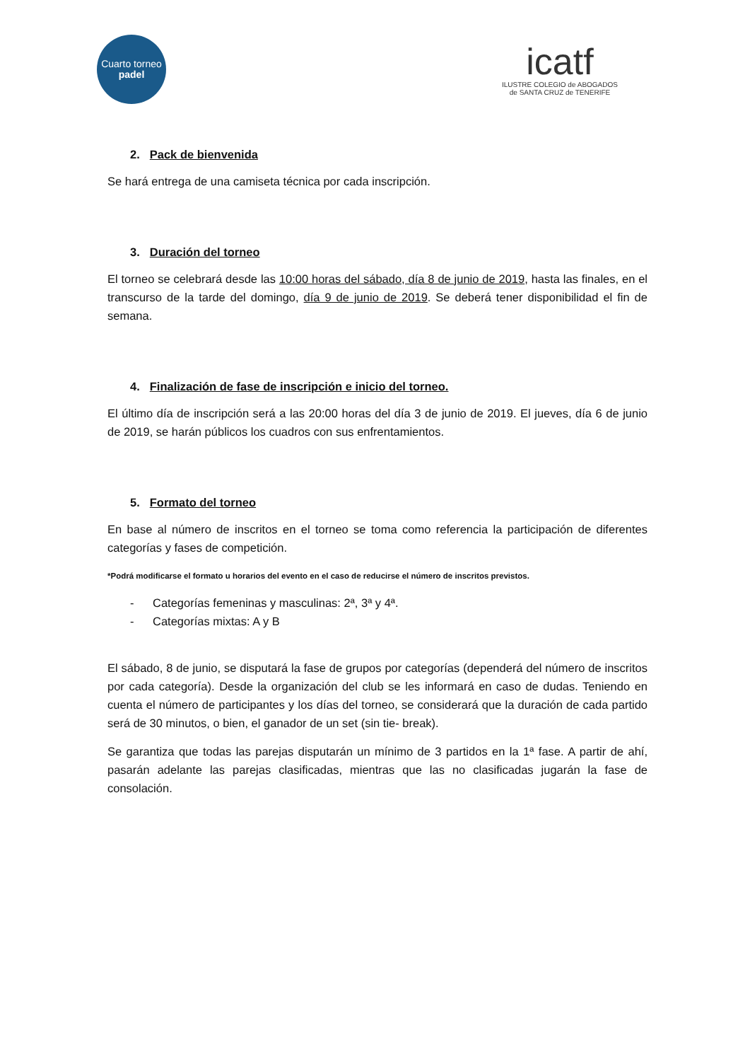Cuarto torneo
padel
icatf
ILUSTRE COLEGIO de ABOGADOS
de SANTA CRUZ de TENERIFE
2. Pack de bienvenida
Se hará entrega de una camiseta técnica por cada inscripción.
3. Duración del torneo
El torneo se celebrará desde las 10:00 horas del sábado, día 8 de junio de 2019, hasta las finales, en el transcurso de la tarde del domingo, día 9 de junio de 2019. Se deberá tener disponibilidad el fin de semana.
4. Finalización de fase de inscripción e inicio del torneo.
El último día de inscripción será a las 20:00 horas del día 3 de junio de 2019. El jueves, día 6 de junio de 2019, se harán públicos los cuadros con sus enfrentamientos.
5. Formato del torneo
En base al número de inscritos en el torneo se toma como referencia la participación de diferentes categorías y fases de competición.
*Podrá modificarse el formato u horarios del evento en el caso de reducirse el número de inscritos previstos.
- Categorías femeninas y masculinas: 2ª, 3ª y 4ª.
- Categorías mixtas: A y B
El sábado, 8 de junio, se disputará la fase de grupos por categorías (dependerá del número de inscritos por cada categoría). Desde la organización del club se les informará en caso de dudas. Teniendo en cuenta el número de participantes y los días del torneo, se considerará que la duración de cada partido será de 30 minutos, o bien, el ganador de un set (sin tie- break).
Se garantiza que todas las parejas disputarán un mínimo de 3 partidos en la 1ª fase. A partir de ahí, pasarán adelante las parejas clasificadas, mientras que las no clasificadas jugarán la fase de consolación.